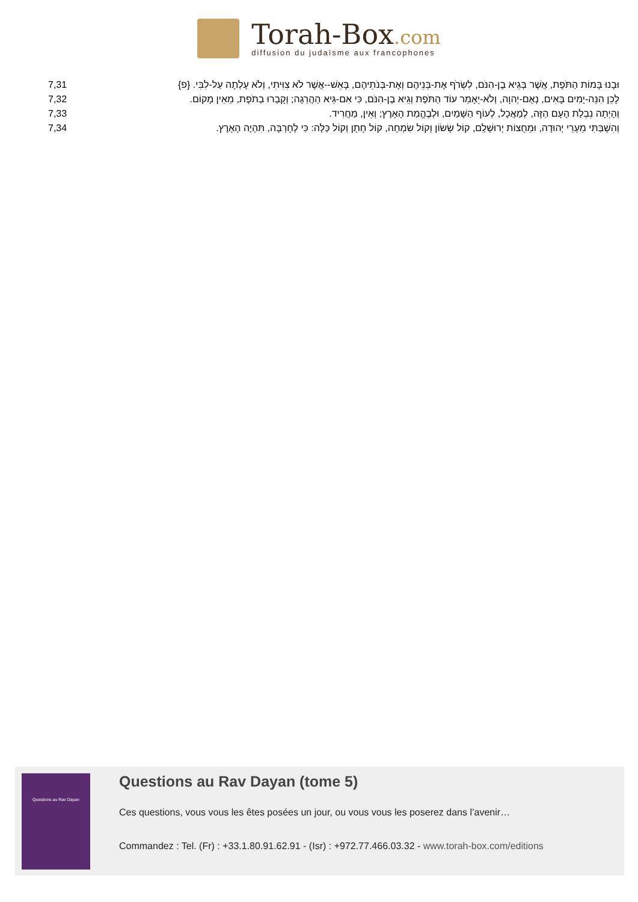Torah-Box.com
diffusion du judaïsme aux francophones
| 7,31 | וּבָנוּ בָּמוֹת הַתֹּפֶת, אֲשֶׁר בְּגֵיא בֶן-הִנֹּם, לִשְׂרֹף אֶת-בְּנֵיהֶם וְאֶת-בְּנֹתֵיהֶם, בָּאֵשׁ--אֲשֶׁר לֹא צִוִּיתִי, וְלֹא עָלְתָה עַל-לִבִּי. {פ} |
| 7,32 | לָכֵן הִנֵּה-יָמִים בָּאִים, נְאֻם-יְהוָה, וְלֹא-יֵאָמֵר עוֹד הַתֹּפֶת וְגֵיא בֶן-הִנֹּם, כִּי אִם-גֵּיא הַהֲרֵגָה; וְקָבְרוּ בְתֹפֶת, מֵאֵין מָקוֹם. |
| 7,33 | וְהָיְתָה נִבְלַת הָעָם הַזֶּה, לְמַאֲכָל, לְעוֹף הַשָּׁמַיִם, וּלְבֶהֱמַת הָאָרֶץ; וְאֵין, מַחֲרִיד. |
| 7,34 | וְהִשְׁבַּתִּי מֵעָרֵי יְהוּדָה, וּמֵחֻצוֹת יְרוּשָׁלִַם, קוֹל שָׂשׂוֹן וְקוֹל שִׂמְחָה, קוֹל חָתָן וְקוֹל כַּלָּה: כִּי לְחָרְבָּה, תִּהְיֶה הָאָרֶץ. |
Questions au Rav Dayan
Questions au Rav Dayan (tome 5)
Ces questions, vous vous les êtes posées un jour, ou vous vous les poserez dans l’avenir…
Commandez : Tel. (Fr) : +33.1.80.91.62.91 - (Isr) : +972.77.466.03.32 - www.torah-box.com/editions